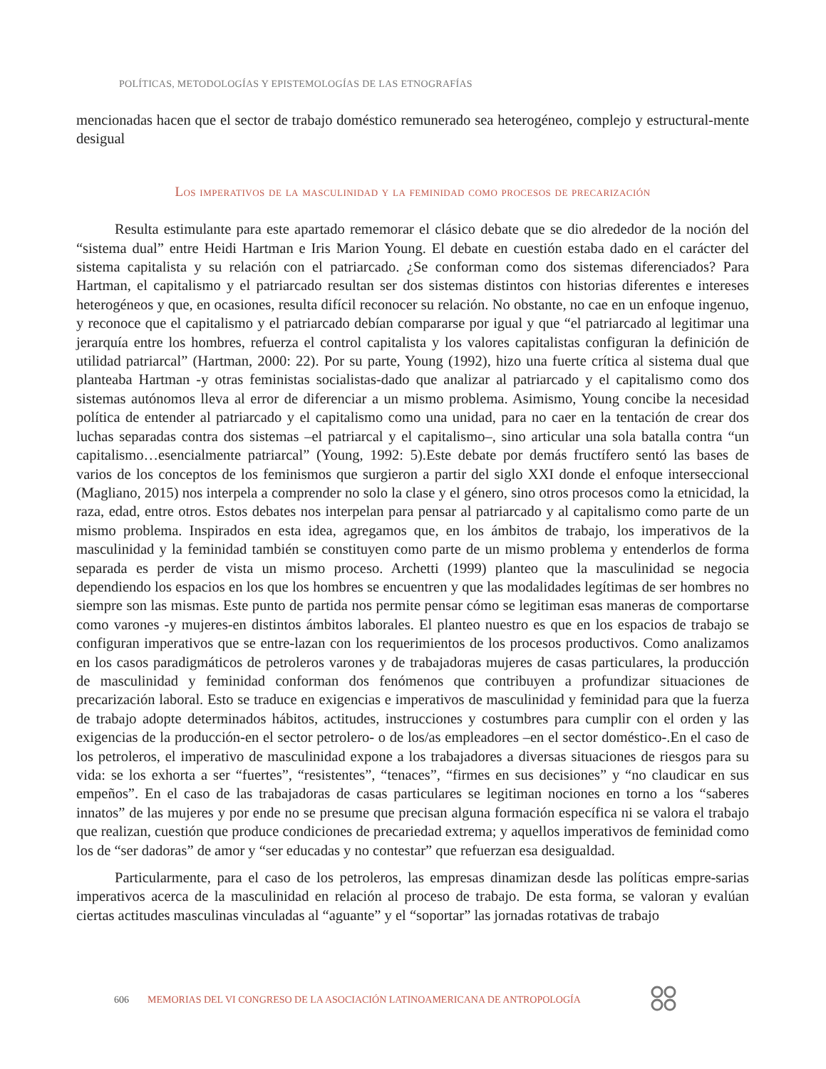POLÍTICAS, METODOLOGÍAS Y EPISTEMOLOGÍAS DE LAS ETNOGRAFÍAS
mencionadas hacen que el sector de trabajo doméstico remunerado sea heterogéneo, complejo y estructural-mente desigual
Los imperativos de la masculinidad y la feminidad como procesos de precarización
Resulta estimulante para este apartado rememorar el clásico debate que se dio alrededor de la noción del “sistema dual” entre Heidi Hartman e Iris Marion Young. El debate en cuestión estaba dado en el carácter del sistema capitalista y su relación con el patriarcado. ¿Se conforman como dos sistemas diferenciados? Para Hartman, el capitalismo y el patriarcado resultan ser dos sistemas distintos con historias diferentes e intereses heterogéneos y que, en ocasiones, resulta difícil reconocer su relación. No obstante, no cae en un enfoque ingenuo, y reconoce que el capitalismo y el patriarcado debían compararse por igual y que “el patriarcado al legitimar una jerarquía entre los hombres, refuerza el control capitalista y los valores capitalistas configuran la definición de utilidad patriarcal” (Hartman, 2000: 22). Por su parte, Young (1992), hizo una fuerte crítica al sistema dual que planteaba Hartman -y otras feministas socialistas-dado que analizar al patriarcado y el capitalismo como dos sistemas autónomos lleva al error de diferenciar a un mismo problema. Asimismo, Young concibe la necesidad política de entender al patriarcado y el capitalismo como una unidad, para no caer en la tentación de crear dos luchas separadas contra dos sistemas –el patriarcal y el capitalismo–, sino articular una sola batalla contra “un capitalismo…esencialmente patriarcal” (Young, 1992: 5).Este debate por demás fructífero sentó las bases de varios de los conceptos de los feminismos que surgieron a partir del siglo XXI donde el enfoque interseccional (Magliano, 2015) nos interpela a comprender no solo la clase y el género, sino otros procesos como la etnicidad, la raza, edad, entre otros. Estos debates nos interpelan para pensar al patriarcado y al capitalismo como parte de un mismo problema. Inspirados en esta idea, agregamos que, en los ámbitos de trabajo, los imperativos de la masculinidad y la feminidad también se constituyen como parte de un mismo problema y entenderlos de forma separada es perder de vista un mismo proceso. Archetti (1999) planteo que la masculinidad se negocia dependiendo los espacios en los que los hombres se encuentren y que las modalidades legítimas de ser hombres no siempre son las mismas. Este punto de partida nos permite pensar cómo se legitiman esas maneras de comportarse como varones -y mujeres-en distintos ámbitos laborales. El planteo nuestro es que en los espacios de trabajo se configuran imperativos que se entre-lazan con los requerimientos de los procesos productivos. Como analizamos en los casos paradigmáticos de petroleros varones y de trabajadoras mujeres de casas particulares, la producción de masculinidad y feminidad conforman dos fenómenos que contribuyen a profundizar situaciones de precarización laboral. Esto se traduce en exigencias e imperativos de masculinidad y feminidad para que la fuerza de trabajo adopte determinados hábitos, actitudes, instrucciones y costumbres para cumplir con el orden y las exigencias de la producción-en el sector petrolero- o de los/as empleadores –en el sector doméstico-.En el caso de los petroleros, el imperativo de masculinidad expone a los trabajadores a diversas situaciones de riesgos para su vida: se los exhorta a ser “fuertes”, “resistentes”, “tenaces”, “firmes en sus decisiones” y “no claudicar en sus empeños”. En el caso de las trabajadoras de casas particulares se legitiman nociones en torno a los “saberes innatos” de las mujeres y por ende no se presume que precisan alguna formación específica ni se valora el trabajo que realizan, cuestión que produce condiciones de precariedad extrema; y aquellos imperativos de feminidad como los de “ser dadoras” de amor y “ser educadas y no contestar” que refuerzan esa desigualdad.
Particularmente, para el caso de los petroleros, las empresas dinamizan desde las políticas empre-sarias imperativos acerca de la masculinidad en relación al proceso de trabajo. De esta forma, se valoran y evalúan ciertas actitudes masculinas vinculadas al “aguante” y el “soportar” las jornadas rotativas de trabajo
606 MEMORIAS DEL VI CONGRESO DE LA ASOCIACIÓN LATINOAMERICANA DE ANTROPOLOGÍA